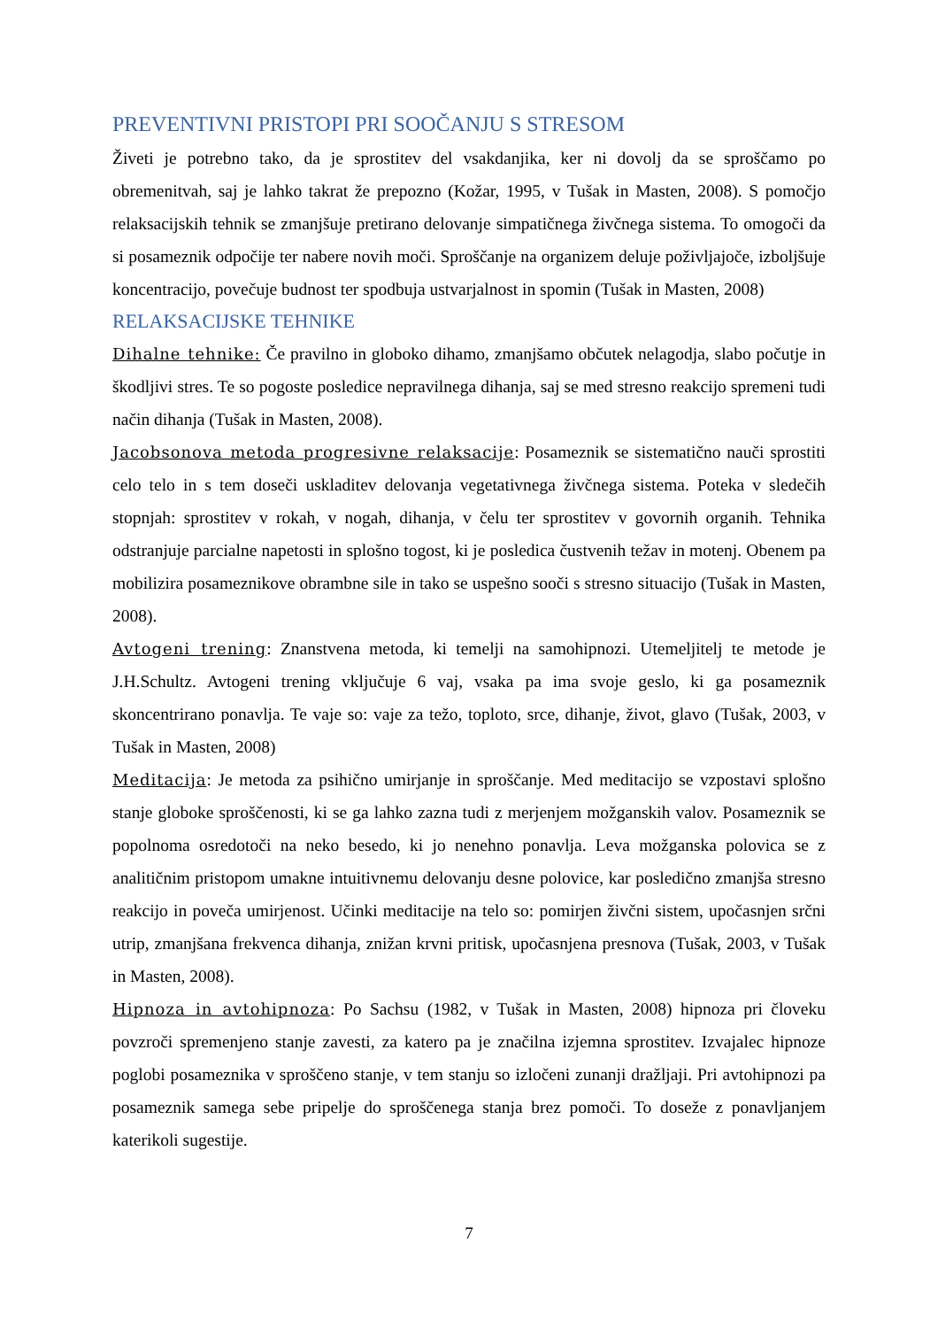PREVENTIVNI PRISTOPI PRI SOOČANJU S STRESOM
Živeti je potrebno tako, da je sprostitev del vsakdanjika, ker ni dovolj da se sproščamo po obremenitvah, saj je lahko takrat že prepozno (Kožar, 1995, v Tušak in Masten, 2008). S pomočjo relaksacijskih tehnik se zmanjšuje pretirano delovanje simpatičnega živčnega sistema. To omogoči da si posameznik odpočije ter nabere novih moči. Sproščanje na organizem deluje poživljajoče, izboljšuje koncentracijo, povečuje budnost ter spodbuja ustvarjalnost in spomin (Tušak in Masten, 2008)
RELAKSACIJSKE TEHNIKE
Dihalne tehnike: Če pravilno in globoko dihamo, zmanjšamo občutek nelagodja, slabo počutje in škodljivi stres. Te so pogoste posledice nepravilnega dihanja, saj se med stresno reakcijo spremeni tudi način dihanja (Tušak in Masten, 2008).
Jacobsonova metoda progresivne relaksacije: Posameznik se sistematično nauči sprostiti celo telo in s tem doseči uskladitev delovanja vegetativnega živčnega sistema. Poteka v sledečih stopnjah: sprostitev v rokah, v nogah, dihanja, v čelu ter sprostitev v govornih organih. Tehnika odstranjuje parcialne napetosti in splošno togost, ki je posledica čustvenih težav in motenj. Obenem pa mobilizira posameznikove obrambne sile in tako se uspešno sooči s stresno situacijo (Tušak in Masten, 2008).
Avtogeni trening: Znanstvena metoda, ki temelji na samohipnozi. Utemeljitelj te metode je J.H.Schultz. Avtogeni trening vključuje 6 vaj, vsaka pa ima svoje geslo, ki ga posameznik skoncentrirano ponavlja. Te vaje so: vaje za težo, toploto, srce, dihanje, život, glavo (Tušak, 2003, v Tušak in Masten, 2008)
Meditacija: Je metoda za psihično umirjanje in sproščanje. Med meditacijo se vzpostavi splošno stanje globoke sproščenosti, ki se ga lahko zazna tudi z merjenjem možganskih valov. Posameznik se popolnoma osredotoči na neko besedo, ki jo nenehno ponavlja. Leva možganska polovica se z analitičnim pristopom umakne intuitivnemu delovanju desne polovice, kar posledično zmanjša stresno reakcijo in poveča umirjenost. Učinki meditacije na telo so: pomirjen živčni sistem, upočasnjen srčni utrip, zmanjšana frekvenca dihanja, znižan krvni pritisk, upočasnjena presnova (Tušak, 2003, v Tušak in Masten, 2008).
Hipnoza in avtohipnoza: Po Sachsu (1982, v Tušak in Masten, 2008) hipnoza pri človeku povzroči spremenjeno stanje zavesti, za katero pa je značilna izjemna sprostitev. Izvajalec hipnoze poglobi posameznika v sproščeno stanje, v tem stanju so izločeni zunanji dražljaji. Pri avtohipnozi pa posameznik samega sebe pripelje do sproščenega stanja brez pomoči. To doseže z ponavljanjem katerikoli sugestije.
7